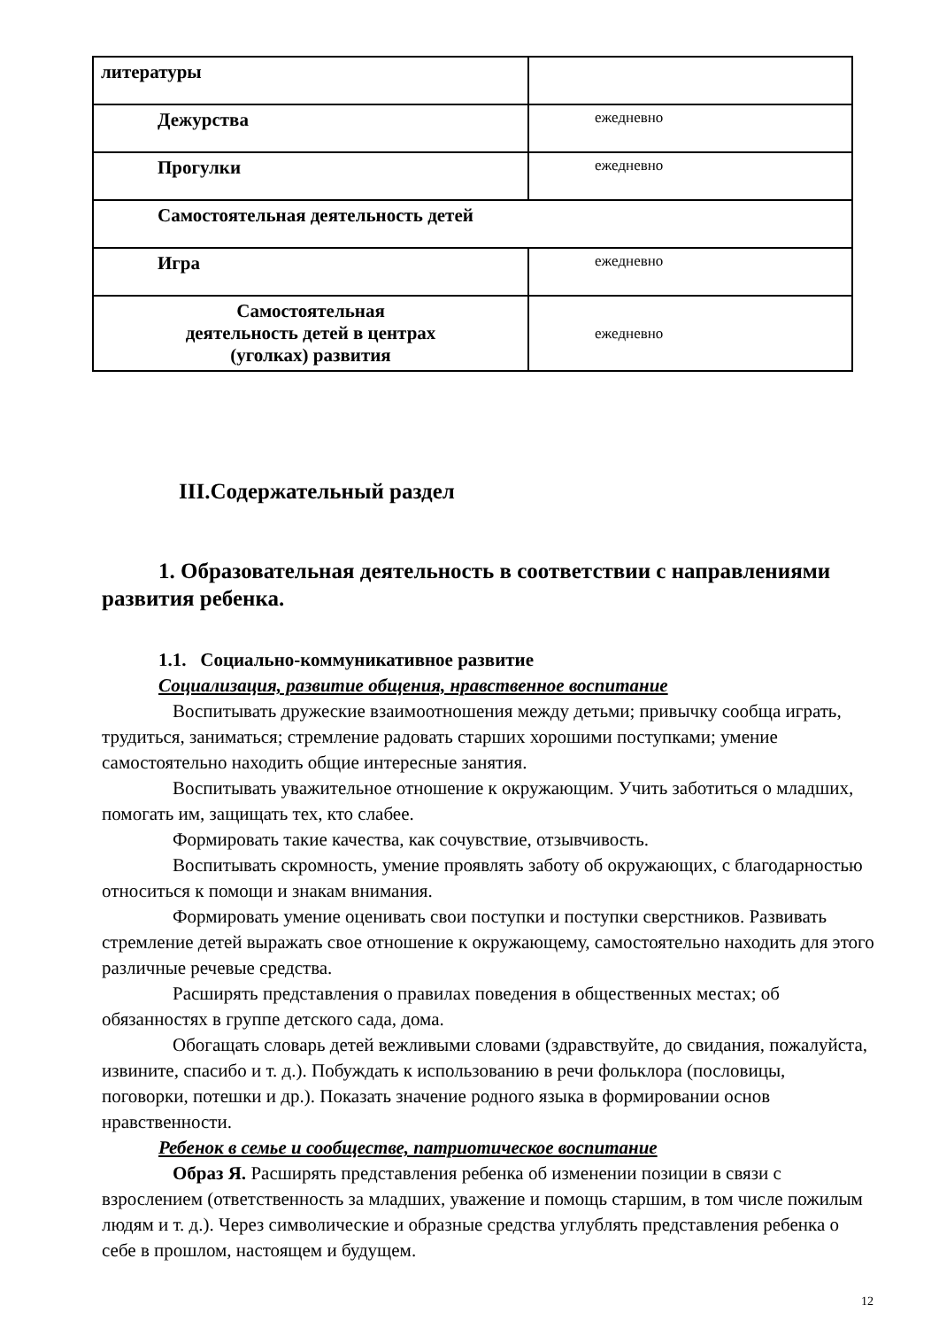| литературы | |
| Дежурства | ежедневно |
| Прогулки | ежедневно |
| Самостоятельная деятельность детей | |
| Игра | ежедневно |
| Самостоятельная деятельность детей в центрах (уголках) развития | ежедневно |
III.Содержательный раздел
1. Образовательная деятельность в соответствии с направлениями развития ребенка.
1.1. Социально-коммуникативное развитие
Социализация, развитие общения, нравственное воспитание
Воспитывать дружеские взаимоотношения между детьми; привычку сообща играть, трудиться, заниматься; стремление радовать старших хорошими поступками; умение самостоятельно находить общие интересные занятия.
Воспитывать уважительное отношение к окружающим. Учить заботиться о младших, помогать им, защищать тех, кто слабее.
Формировать такие качества, как сочувствие, отзывчивость.
Воспитывать скромность, умение проявлять заботу об окружающих, с благодарностью относиться к помощи и знакам внимания.
Формировать умение оценивать свои поступки и поступки сверстников. Развивать стремление детей выражать свое отношение к окружающему, самостоятельно находить для этого различные речевые средства.
Расширять представления о правилах поведения в общественных местах; об обязанностях в группе детского сада, дома.
Обогащать словарь детей вежливыми словами (здравствуйте, до свидания, пожалуйста, извините, спасибо и т. д.). Побуждать к использованию в речи фольклора (пословицы, поговорки, потешки и др.). Показать значение родного языка в формировании основ нравственности.
Ребенок в семье и сообществе, патриотическое воспитание
Образ Я. Расширять представления ребенка об изменении позиции в связи с взрослением (ответственность за младших, уважение и помощь старшим, в том числе пожилым людям и т. д.). Через символические и образные средства углублять представления ребенка о себе в прошлом, настоящем и будущем.
12